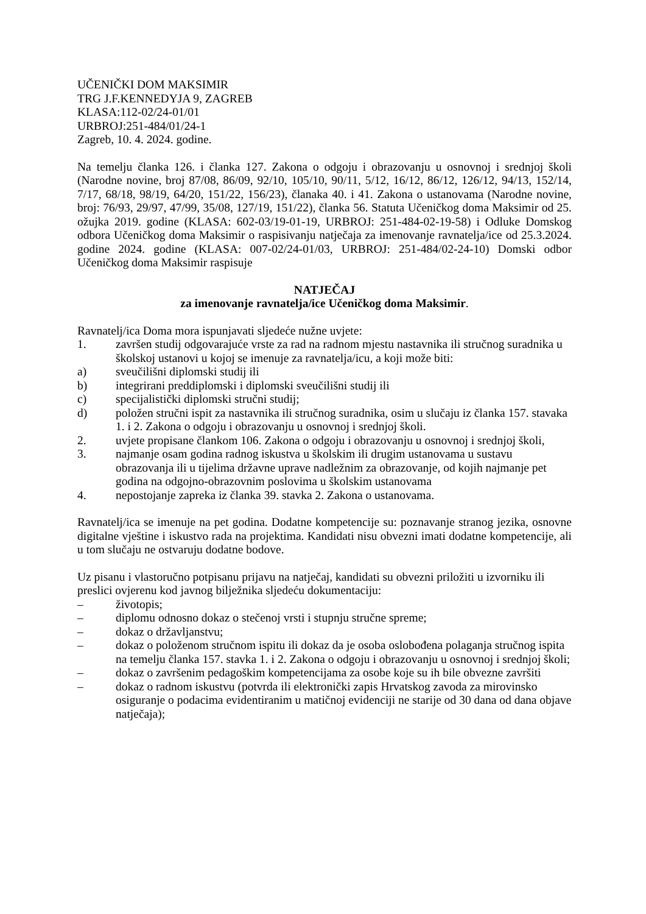UČENIČKI DOM MAKSIMIR
TRG J.F.KENNEDYJA 9, ZAGREB
KLASA:112-02/24-01/01
URBROJ:251-484/01/24-1
Zagreb, 10. 4. 2024. godine.
Na temelju članka 126. i članka 127. Zakona o odgoju i obrazovanju u osnovnoj i srednjoj školi (Narodne novine, broj 87/08, 86/09, 92/10, 105/10, 90/11, 5/12, 16/12, 86/12, 126/12, 94/13, 152/14, 7/17, 68/18, 98/19, 64/20, 151/22, 156/23), članaka 40. i 41. Zakona o ustanovama (Narodne novine, broj: 76/93, 29/97, 47/99, 35/08, 127/19, 151/22), članka 56. Statuta Učeničkog doma Maksimir od 25. ožujka 2019. godine (KLASA: 602-03/19-01-19, URBROJ: 251-484-02-19-58) i Odluke Domskog odbora Učeničkog doma Maksimir o raspisivanju natječaja za imenovanje ravnatelja/ice od 25.3.2024. godine 2024. godine (KLASA: 007-02/24-01/03, URBROJ: 251-484/02-24-10) Domski odbor Učeničkog doma Maksimir raspisuje
NATJEČAJ
za imenovanje ravnatelja/ice Učeničkog doma Maksimir.
Ravnatelj/ica Doma mora ispunjavati sljedeće nužne uvjete:
1. završen studij odgovarajuće vrste za rad na radnom mjestu nastavnika ili stručnog suradnika u školskoj ustanovi u kojoj se imenuje za ravnatelja/icu, a koji može biti:
a) sveučilišni diplomski studij ili
b) integrirani preddiplomski i diplomski sveučilišni studij ili
c) specijalistički diplomski stručni studij;
d) položen stručni ispit za nastavnika ili stručnog suradnika, osim u slučaju iz članka 157. stavaka 1. i 2. Zakona o odgoju i obrazovanju u osnovnoj i srednjoj školi.
2. uvjete propisane člankom 106. Zakona o odgoju i obrazovanju u osnovnoj i srednjoj školi,
3. najmanje osam godina radnog iskustva u školskim ili drugim ustanovama u sustavu obrazovanja ili u tijelima državne uprave nadležnim za obrazovanje, od kojih najmanje pet godina na odgojno-obrazovnim poslovima u školskim ustanovama
4. nepostojanje zapreka iz članka 39. stavka 2. Zakona o ustanovama.
Ravnatelj/ica se imenuje na pet godina. Dodatne kompetencije su: poznavanje stranog jezika, osnovne digitalne vještine i iskustvo rada na projektima. Kandidati nisu obvezni imati dodatne kompetencije, ali u tom slučaju ne ostvaruju dodatne bodove.
Uz pisanu i vlastoručno potpisanu prijavu na natječaj, kandidati su obvezni priložiti u izvorniku ili preslici ovjerenu kod javnog bilježnika sljedeću dokumentaciju:
– životopis;
– diplomu odnosno dokaz o stečenoj vrsti i stupnju stručne spreme;
– dokaz o državljanstvu;
– dokaz o položenom stručnom ispitu ili dokaz da je osoba oslobođena polaganja stručnog ispita na temelju članka 157. stavka 1. i 2. Zakona o odgoju i obrazovanju u osnovnoj i srednjoj školi;
– dokaz o završenim pedagoškim kompetencijama za osobe koje su ih bile obvezne završiti
– dokaz o radnom iskustvu (potvrda ili elektronički zapis Hrvatskog zavoda za mirovinsko osiguranje o podacima evidentiranim u matičnoj evidenciji ne starije od 30 dana od dana objave natječaja);